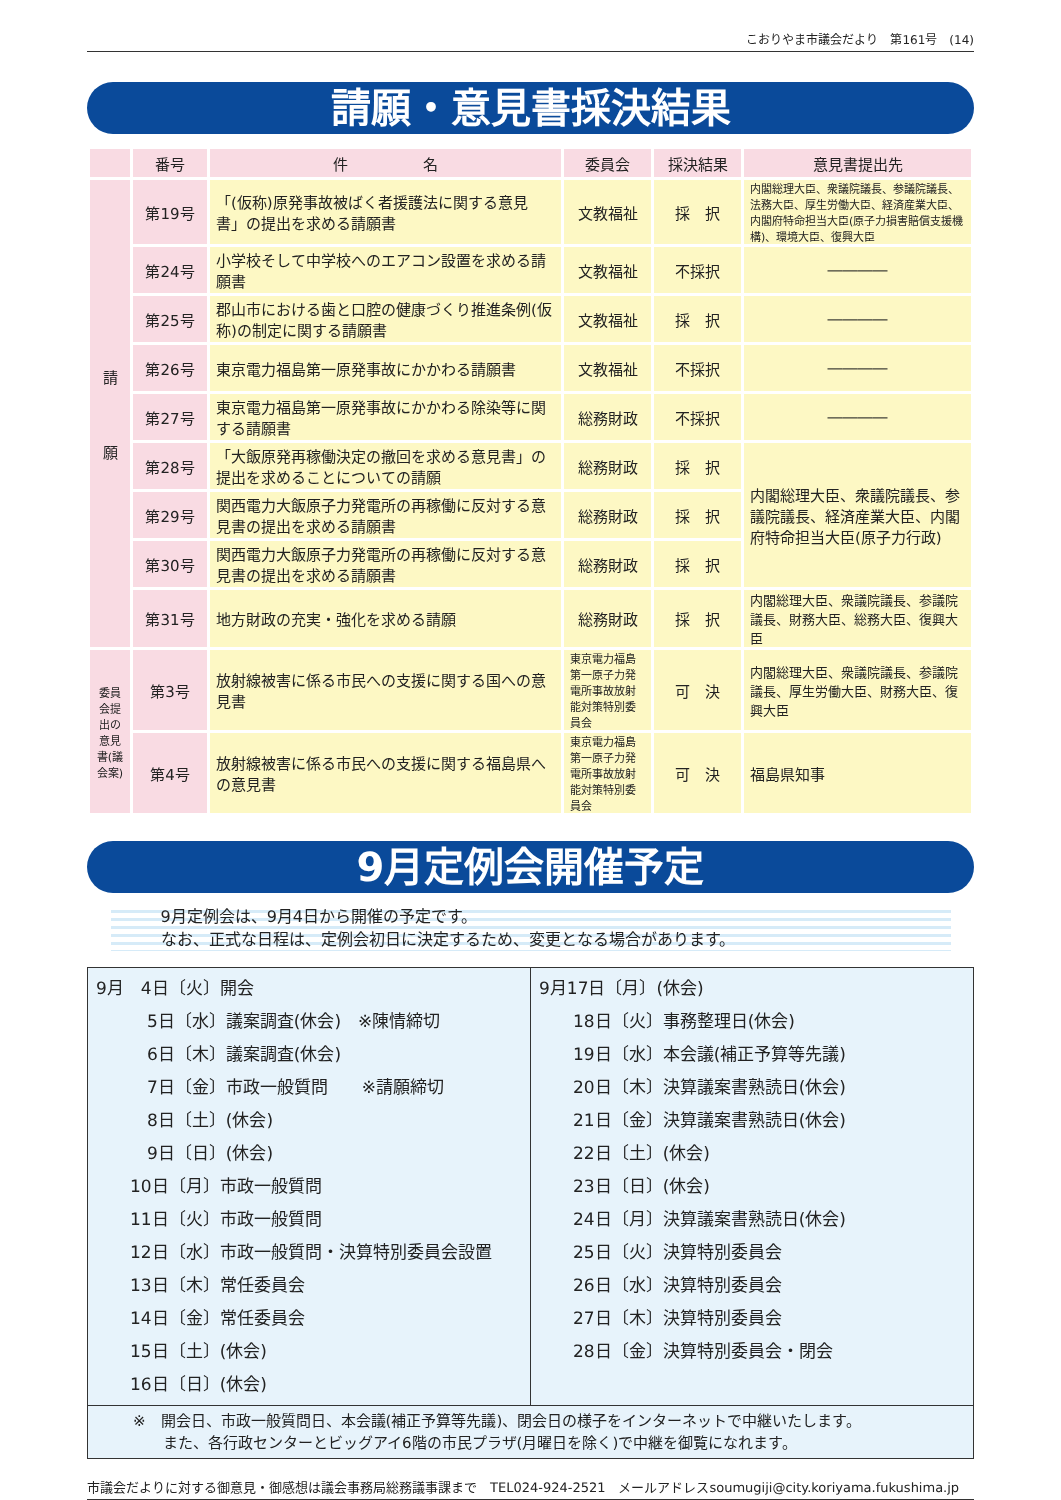こおりやま市議会だより　第161号　(14)
請願・意見書採決結果
| | 番号 | 件 名 | 委員会 | 採決結果 | 意見書提出先 |
| --- | --- | --- | --- | --- | --- |
| 請 願 | 第19号 | 「(仮称)原発事故被ばく者援護法に関する意見書」の提出を求める請願書 | 文教福祉 | 採 択 | 内閣総理大臣、衆議院議長、参議院議長、法務大臣、厚生労働大臣、経済産業大臣、内閣府特命担当大臣(原子力損害賠償支援機構)、環境大臣、復興大臣 |
| | 第24号 | 小学校そして中学校へのエアコン設置を求める請願書 | 文教福祉 | 不採択 | ―――― |
| | 第25号 | 郡山市における歯と口腔の健康づくり推進条例(仮称)の制定に関する請願書 | 文教福祉 | 採 択 | ―――― |
| | 第26号 | 東京電力福島第一原発事故にかかわる請願書 | 文教福祉 | 不採択 | ―――― |
| | 第27号 | 東京電力福島第一原発事故にかかわる除染等に関する請願書 | 総務財政 | 不採択 | ―――― |
| | 第28号 | 「大飯原発再稼働決定の撤回を求める意見書」の提出を求めることについての請願 | 総務財政 | 採 択 | 内閣総理大臣、衆議院議長、参議院議長、経済産業大臣、内閣府特命担当大臣(原子力行政) |
| | 第29号 | 関西電力大飯原子力発電所の再稼働に反対する意見書の提出を求める請願書 | 総務財政 | 採 択 | |
| | 第30号 | 関西電力大飯原子力発電所の再稼働に反対する意見書の提出を求める請願書 | 総務財政 | 採 択 | |
| | 第31号 | 地方財政の充実・強化を求める請願 | 総務財政 | 採 択 | 内閣総理大臣、衆議院議長、参議院議長、財務大臣、総務大臣、復興大臣 |
| 委員会提出の意見書(議会案) | 第3号 | 放射線被害に係る市民への支援に関する国への意見書 | 東京電力福島第一原子力発電所事故放射能対策特別委員会 | 可 決 | 内閣総理大臣、衆議院議長、参議院議長、厚生労働大臣、財務大臣、復興大臣 |
| | 第4号 | 放射線被害に係る市民への支援に関する福島県への意見書 | 東京電力福島第一原子力発電所事故放射能対策特別委員会 | 可 決 | 福島県知事 |
9月定例会開催予定
9月定例会は、9月4日から開催の予定です。
なお、正式な日程は、定例会初日に決定するため、変更となる場合があります。
9月　4日〔火〕開会
　　　5日〔水〕議案調査(休会)　※陳情締切
　　　6日〔木〕議案調査(休会)
　　　7日〔金〕市政一般質問　　※請願締切
　　　8日〔土〕(休会)
　　　9日〔日〕(休会)
　　10日〔月〕市政一般質問
　　11日〔火〕市政一般質問
　　12日〔水〕市政一般質問・決算特別委員会設置
　　13日〔木〕常任委員会
　　14日〔金〕常任委員会
　　15日〔土〕(休会)
　　16日〔日〕(休会)
9月17日〔月〕(休会)
　　18日〔火〕事務整理日(休会)
　　19日〔水〕本会議(補正予算等先議)
　　20日〔木〕決算議案書熟読日(休会)
　　21日〔金〕決算議案書熟読日(休会)
　　22日〔土〕(休会)
　　23日〔日〕(休会)
　　24日〔月〕決算議案書熟読日(休会)
　　25日〔火〕決算特別委員会
　　26日〔水〕決算特別委員会
　　27日〔木〕決算特別委員会
　　28日〔金〕決算特別委員会・閉会
※　開会日、市政一般質問日、本会議(補正予算等先議)、閉会日の様子をインターネットで中継いたします。
　　また、各行政センターとビッグアイ6階の市民プラザ(月曜日を除く)で中継を御覧になれます。
市議会だよりに対する御意見・御感想は議会事務局総務議事課まで　TEL024-924-2521　メールアドレスsoumugiji@city.koriyama.fukushima.jp